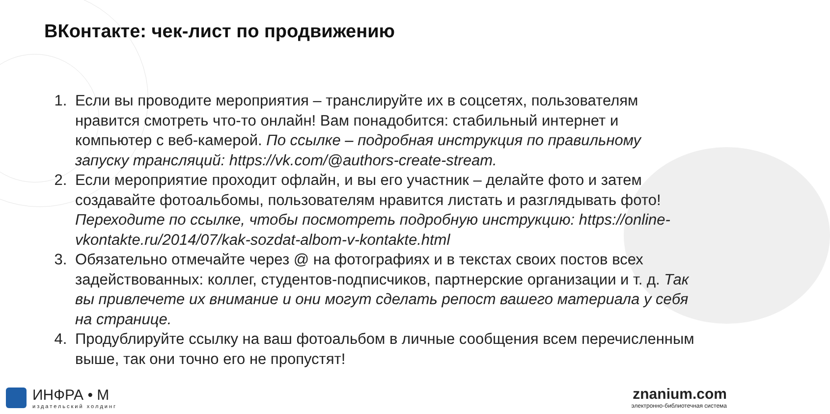ВКонтакте: чек-лист по продвижению
1. Если вы проводите мероприятия – транслируйте их в соцсетях, пользователям нравится смотреть что-то онлайн! Вам понадобится: стабильный интернет и компьютер с веб-камерой. По ссылке – подробная инструкция по правильному запуску трансляций: https://vk.com/@authors-create-stream.
2. Если мероприятие проходит офлайн, и вы его участник – делайте фото и затем создавайте фотоальбомы, пользователям нравится листать и разглядывать фото! Переходите по ссылке, чтобы посмотреть подробную инструкцию: https://online-vkontakte.ru/2014/07/kak-sozdat-albom-v-kontakte.html
3. Обязательно отмечайте через @ на фотографиях и в текстах своих постов всех задействованных: коллег, студентов-подписчиков, партнерские организации и т. д. Так вы привлечете их внимание и они могут сделать репост вашего материала у себя на странице.
4. Продублируйте ссылку на ваш фотоальбом в личные сообщения всем перечисленным выше, так они точно его не пропустят!
ИНФРА • М
издательский холдинг
znanium.com
электронно-библиотечная система